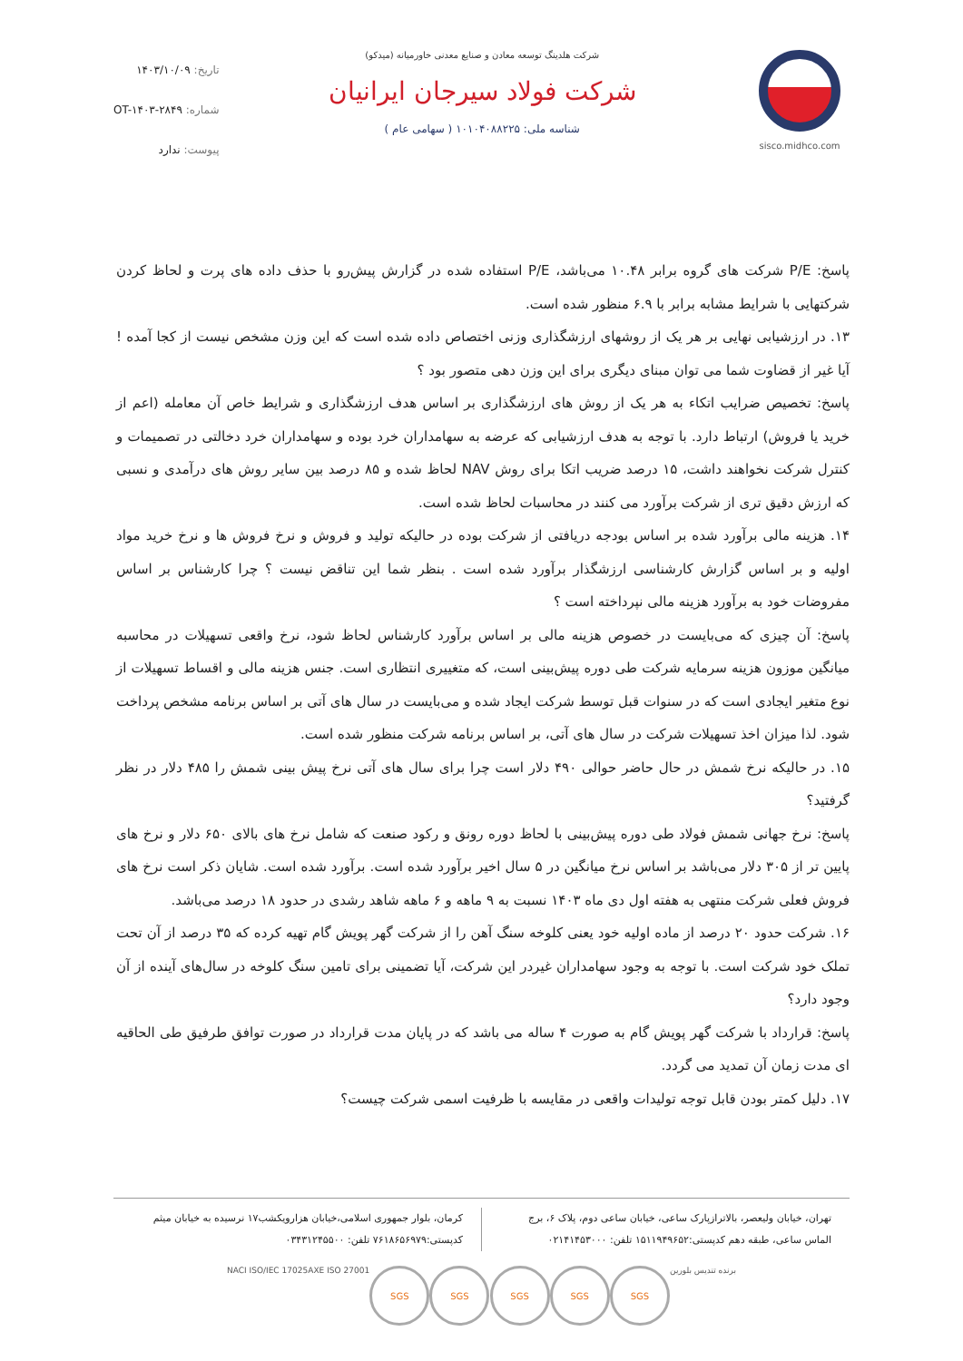sisco.midhco.com شرکت هلدینگ توسعه معادن و صنایع معدنی خاورمیانه (میدکو)
شرکت فولاد سیرجان ایرانیان
شناسه ملی: ۱۰۱۰۴۰۸۸۲۲۵ ( سهامی عام )
تاریخ: ۱۴۰۳/۱۰/۰۹
شماره: OT-۱۴۰۳-۲۸۴۹
پیوست: ندارد
پاسخ: P/E شرکت های گروه برابر ۱۰.۴۸ می‌باشد، P/E استفاده شده در گزارش پیش‌رو با حذف داده های پرت و لحاظ کردن شرکتهایی با شرایط مشابه برابر با ۶.۹ منظور شده است.
۱۳. در ارزشیابی نهایی بر هر یک از روشهای ارزشگذاری وزنی اختصاص داده شده است که این وزن مشخص نیست از کجا آمده ! آیا غیر از قضاوت شما می توان مبنای دیگری برای این وزن دهی متصور بود ؟
پاسخ: تخصیص ضرایب اتکاء به هر یک از روش های ارزشگذاری بر اساس هدف ارزشگذاری و شرایط خاص آن معامله (اعم از خرید یا فروش) ارتباط دارد. با توجه به هدف ارزشیابی که عرضه به سهامداران خرد بوده و سهامداران خرد دخالتی در تصمیمات و کنترل شرکت نخواهند داشت، ۱۵ درصد ضریب اتکا برای روش NAV لحاظ شده و ۸۵ درصد بین سایر روش های درآمدی و نسبی که ارزش دقیق تری از شرکت برآورد می کنند در محاسبات لحاظ شده است.
۱۴. هزینه مالی برآورد شده بر اساس بودجه دریافتی از شرکت بوده در حالیکه تولید و فروش و نرخ فروش ها و نرخ خرید مواد اولیه و بر اساس گزارش کارشناسی ارزشگذار برآورد شده است . بنظر شما این تناقض نیست ؟ چرا کارشناس بر اساس مفروضات خود به برآورد هزینه مالی نپرداخته است ؟
پاسخ: آن چیزی که می‌بایست در خصوص هزینه مالی بر اساس برآورد کارشناس لحاظ شود، نرخ واقعی تسهیلات در محاسبه میانگین موزون هزینه سرمایه شرکت طی دوره پیش‌بینی است، که متغییری انتظاری است. جنس هزینه مالی و اقساط تسهیلات از نوع متغیر ایجادی است که در سنوات قبل توسط شرکت ایجاد شده و می‌بایست در سال های آتی بر اساس برنامه مشخص پرداخت شود. لذا میزان اخذ تسهیلات شرکت در سال های آتی، بر اساس برنامه شرکت منظور شده است.
۱۵. در حالیکه نرخ شمش در حال حاضر حوالی ۴۹۰ دلار است چرا برای سال های آتی نرخ پیش بینی شمش را ۴۸۵ دلار در نظر گرفتید؟
پاسخ: نرخ جهانی شمش فولاد طی دوره پیش‌بینی با لحاظ دوره رونق و رکود صنعت که شامل نرخ های بالای ۶۵۰ دلار و نرخ های پایین تر از ۳۰۵ دلار می‌باشد بر اساس نرخ میانگین در ۵ سال اخیر برآورد شده است. برآورد شده است. شایان ذکر است نرخ های فروش فعلی شرکت منتهی به هفته اول دی ماه ۱۴۰۳ نسبت به ۹ ماهه و ۶ ماهه شاهد رشدی در حدود ۱۸ درصد می‌باشد.
۱۶. شرکت حدود ۲۰ درصد از ماده اولیه خود یعنی کلوخه سنگ آهن را از شرکت گهر پویش گام تهیه کرده که ۳۵ درصد از آن تحت تملک خود شرکت است. با توجه به وجود سهامداران غیردر این شرکت، آیا تضمینی برای تامین سنگ کلوخه در سال‌های آینده از آن وجود دارد؟
پاسخ: قرارداد با شرکت گهر پویش گام به صورت ۴ ساله می باشد که در پایان مدت قرارداد در صورت توافق طرفیق طی الحاقیه ای مدت زمان آن تمدید می گردد.
۱۷. دلیل کمتر بودن قابل توجه تولیدات واقعی در مقایسه با ظرفیت اسمی شرکت چیست؟
تهران، خیابان ولیعصر، بالاترازپارک ساعی، خیابان ساعی دوم، پلاک ۶، برج الماس ساعی، طبقه دهم کدپستی:۱۵۱۱۹۴۹۶۵۲ تلفن: ۰۲۱۴۱۴۵۳۰۰۰
کرمان، بلوار جمهوری اسلامی،خیابان هزارویکشب۱۷ نرسیده به خیابان میثم کدپستی:۷۶۱۸۶۵۶۹۷۹ تلفن: ۰۳۴۳۱۲۴۵۵۰۰
NACI ISO/IEC 17025 AXE ISO 27001
SGS SGS SGS SGS SGS
برنده تندیس بلورین